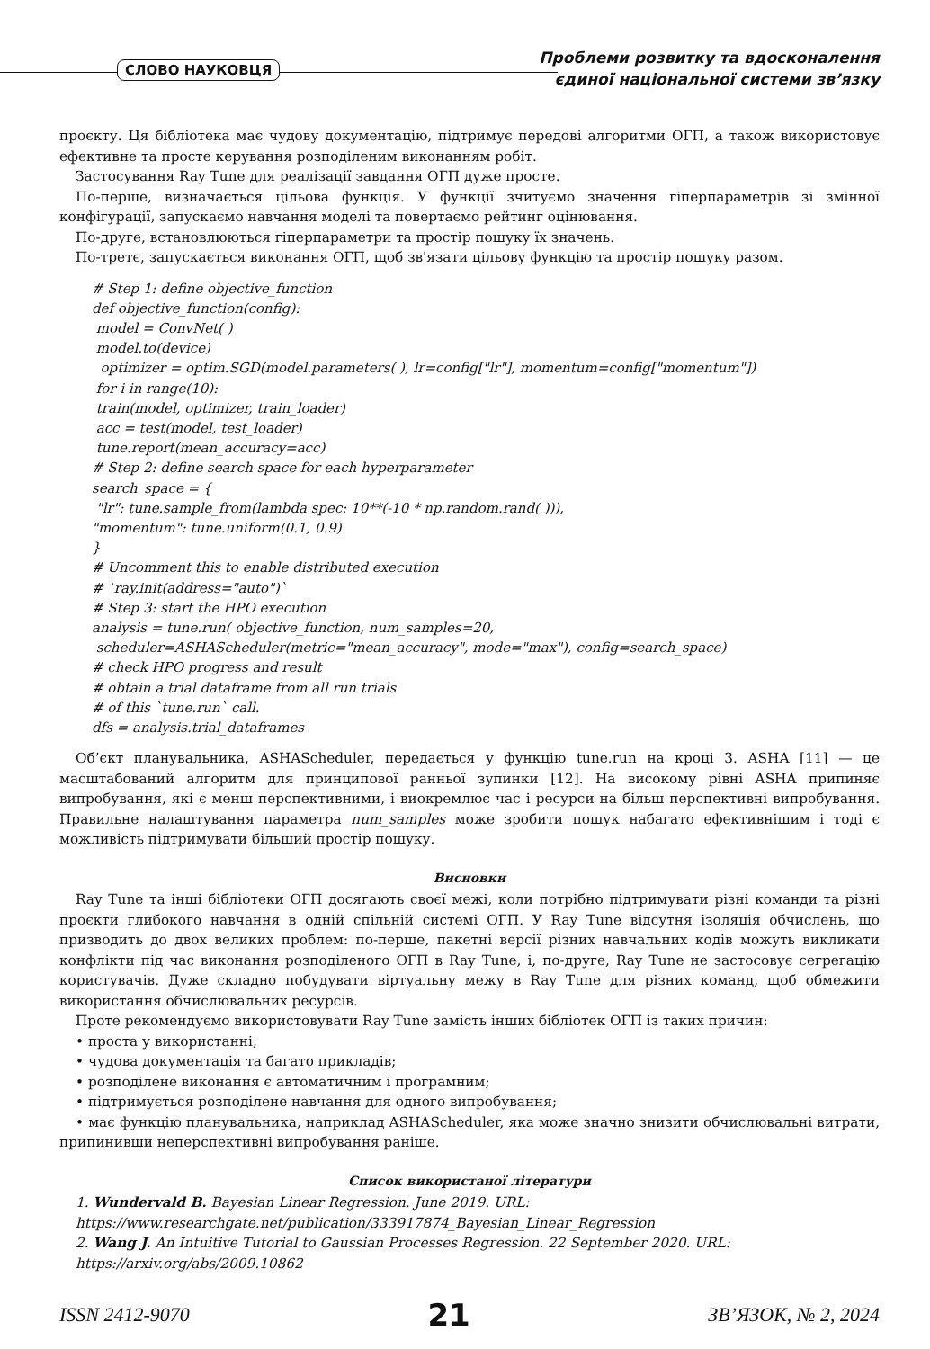СЛОВО НАУКОВЦЯ
Проблеми розвитку та вдосконалення
єдиної національної системи зв’язку
проєкту. Ця бібліотека має чудову документацію, підтримує передові алгоритми ОГП, а також використовує ефективне та просте керування розподіленим виконанням робіт.
Застосування Ray Tune для реалізації завдання ОГП дуже просте.
По-перше, визначається цільова функція. У функції зчитуємо значення гіперпараметрів зі змінної конфігурації, запускаємо навчання моделі та повертаємо рейтинг оцінювання.
По-друге, встановлюються гіперпараметри та простір пошуку їх значень.
По-третє, запускається виконання ОГП, щоб зв'язати цільову функцію та простір пошуку разом.
# Step 1: define objective_function def objective_function(config): model = ConvNet( ) model.to(device) optimizer = optim.SGD(model.parameters( ), lr=config["lr"], momentum=config["momentum"]) for i in range(10): train(model, optimizer, train_loader) acc = test(model, test_loader) tune.report(mean_accuracy=acc) # Step 2: define search space for each hyperparameter search_space = { "lr": tune.sample_from(lambda spec: 10**(-10 * np.random.rand( ))), "momentum": tune.uniform(0.1, 0.9) } # Uncomment this to enable distributed execution # `ray.init(address="auto")` # Step 3: start the HPO execution analysis = tune.run( objective_function, num_samples=20, scheduler=ASHAScheduler(metric="mean_accuracy", mode="max"), config=search_space) # check HPO progress and result # obtain a trial dataframe from all run trials # of this `tune.run` call. dfs = analysis.trial_dataframes
Об’єкт планувальника, ASHAScheduler, передається у функцію tune.run на кроці 3. ASHA [11] — це масштабований алгоритм для принципової ранньої зупинки [12]. На високому рівні ASHA припиняє випробування, які є менш перспективними, і виокремлює час і ресурси на більш перспективні випробування. Правильне налаштування параметра num_samples може зробити пошук набагато ефективнішим і тоді є можливість підтримувати більший простір пошуку.
Висновки
Ray Tune та інші бібліотеки ОГП досягають своєї межі, коли потрібно підтримувати різні команди та різні проєкти глибокого навчання в одній спільній системі ОГП. У Ray Tune відсутня ізоляція обчислень, що призводить до двох великих проблем: по-перше, пакетні версії різних навчальних кодів можуть викликати конфлікти під час виконання розподіленого ОГП в Ray Tune, і, по-друге, Ray Tune не застосовує сегрегацію користувачів. Дуже складно побудувати віртуальну межу в Ray Tune для різних команд, щоб обмежити використання обчислювальних ресурсів.
Проте рекомендуємо використовувати Ray Tune замість інших бібліотек ОГП із таких причин:
• проста у використанні;
• чудова документація та багато прикладів;
• розподілене виконання є автоматичним і програмним;
• підтримується розподілене навчання для одного випробування;
• має функцію планувальника, наприклад ASHAScheduler, яка може значно знизити обчислювальні витрати, припинивши неперспективні випробування раніше.
Список використаної літератури
1. Wundervald B. Bayesian Linear Regression. June 2019. URL:
https://www.researchgate.net/publication/333917874_Bayesian_Linear_Regression
2. Wang J. An Intuitive Tutorial to Gaussian Processes Regression. 22 September 2020. URL:
https://arxiv.org/abs/2009.10862
ISSN 2412-9070 21 ЗВ’ЯЗОК, № 2, 2024